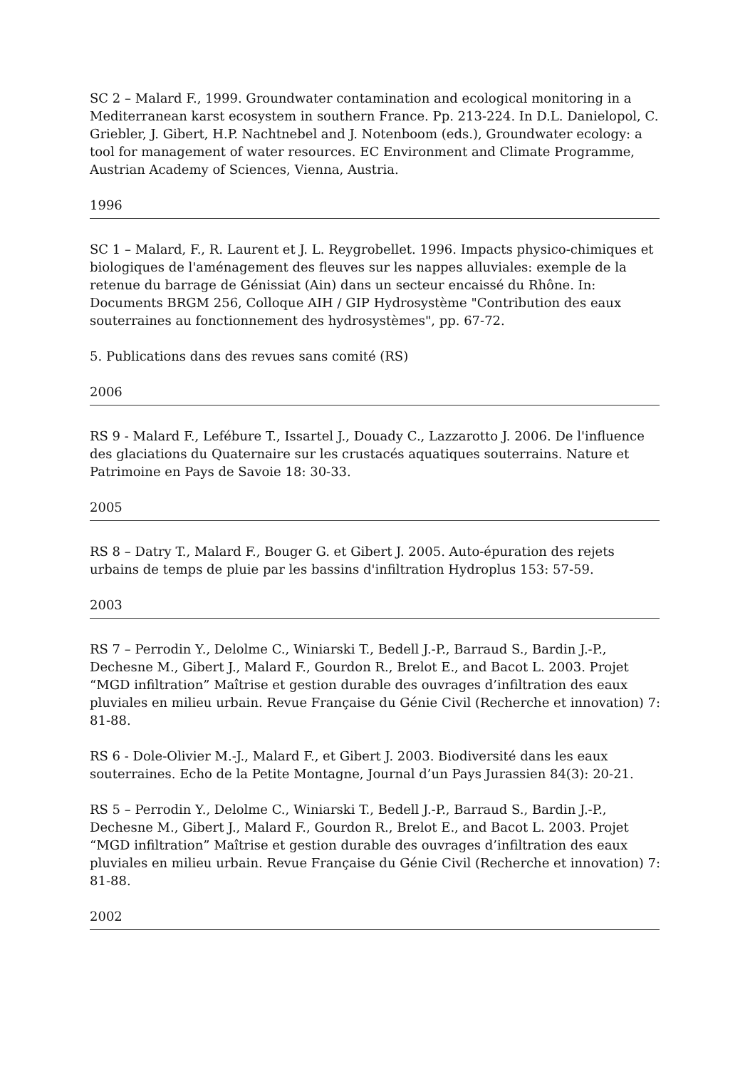SC 2 – Malard F., 1999. Groundwater contamination and ecological monitoring in a Mediterranean karst ecosystem in southern France. Pp. 213-224. In D.L. Danielopol, C. Griebler, J. Gibert, H.P. Nachtnebel and J. Notenboom (eds.), Groundwater ecology: a tool for management of water resources. EC Environment and Climate Programme, Austrian Academy of Sciences, Vienna, Austria.
1996
SC 1 – Malard, F., R. Laurent et J. L. Reygrobellet. 1996. Impacts physico-chimiques et biologiques de l'aménagement des fleuves sur les nappes alluviales: exemple de la retenue du barrage de Génissiat (Ain) dans un secteur encaissé du Rhône. In: Documents BRGM 256, Colloque AIH / GIP Hydrosystème "Contribution des eaux souterraines au fonctionnement des hydrosystèmes", pp. 67-72.
5. Publications dans des revues sans comité (RS)
2006
RS 9 - Malard F., Lefébure T., Issartel J., Douady C., Lazzarotto J. 2006. De l'influence des glaciations du Quaternaire sur les crustacés aquatiques souterrains. Nature et Patrimoine en Pays de Savoie 18: 30-33.
2005
RS 8 – Datry T., Malard F., Bouger G. et Gibert J. 2005. Auto-épuration des rejets urbains de temps de pluie par les bassins d'infiltration Hydroplus 153: 57-59.
2003
RS 7 – Perrodin Y., Delolme C., Winiarski T., Bedell J.-P., Barraud S., Bardin J.-P., Dechesne M., Gibert J., Malard F., Gourdon R., Brelot E., and Bacot L. 2003. Projet “MGD infiltration” Maîtrise et gestion durable des ouvrages d’infiltration des eaux pluviales en milieu urbain. Revue Française du Génie Civil (Recherche et innovation) 7: 81-88.
RS 6 - Dole-Olivier M.-J., Malard F., et Gibert J. 2003. Biodiversité dans les eaux souterraines. Echo de la Petite Montagne, Journal d’un Pays Jurassien 84(3): 20-21.
RS 5 – Perrodin Y., Delolme C., Winiarski T., Bedell J.-P., Barraud S., Bardin J.-P., Dechesne M., Gibert J., Malard F., Gourdon R., Brelot E., and Bacot L. 2003. Projet “MGD infiltration” Maîtrise et gestion durable des ouvrages d’infiltration des eaux pluviales en milieu urbain. Revue Française du Génie Civil (Recherche et innovation) 7: 81-88.
2002